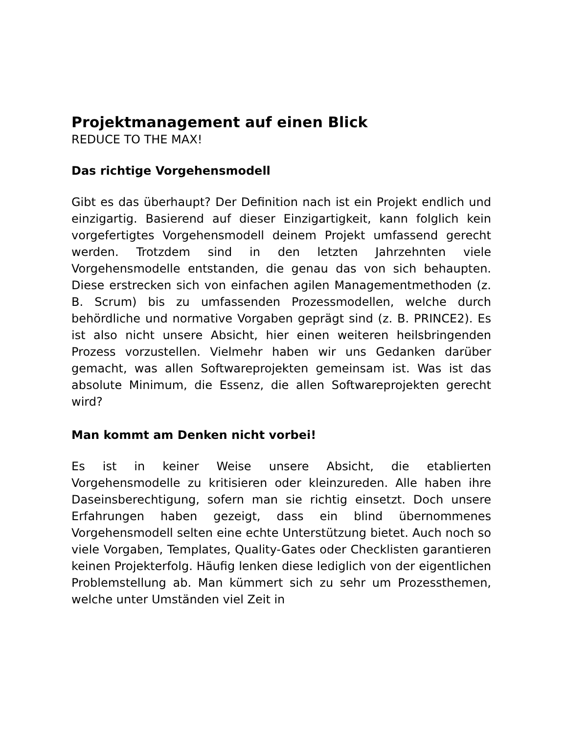Projektmanagement auf einen Blick
REDUCE TO THE MAX!
Das richtige Vorgehensmodell
Gibt es das überhaupt? Der Definition nach ist ein Projekt endlich und einzigartig. Basierend auf dieser Einzigartigkeit, kann folglich kein vorgefertigtes Vorgehensmodell deinem Projekt umfassend gerecht werden. Trotzdem sind in den letzten Jahrzehnten viele Vorgehensmodelle entstanden, die genau das von sich behaupten. Diese erstrecken sich von einfachen agilen Managementmethoden (z. B. Scrum) bis zu umfassenden Prozessmodellen, welche durch behördliche und normative Vorgaben geprägt sind (z. B. PRINCE2). Es ist also nicht unsere Absicht, hier einen weiteren heilsbringenden Prozess vorzustellen. Vielmehr haben wir uns Gedanken darüber gemacht, was allen Softwareprojekten gemeinsam ist. Was ist das absolute Minimum, die Essenz, die allen Softwareprojekten gerecht wird?
Man kommt am Denken nicht vorbei!
Es ist in keiner Weise unsere Absicht, die etablierten Vorgehensmodelle zu kritisieren oder kleinzureden. Alle haben ihre Daseinsberechtigung, sofern man sie richtig einsetzt. Doch unsere Erfahrungen haben gezeigt, dass ein blind übernommenes Vorgehensmodell selten eine echte Unterstützung bietet. Auch noch so viele Vorgaben, Templates, Quality-Gates oder Checklisten garantieren keinen Projekterfolg. Häufig lenken diese lediglich von der eigentlichen Problemstellung ab. Man kümmert sich zu sehr um Prozessthemen, welche unter Umständen viel Zeit in